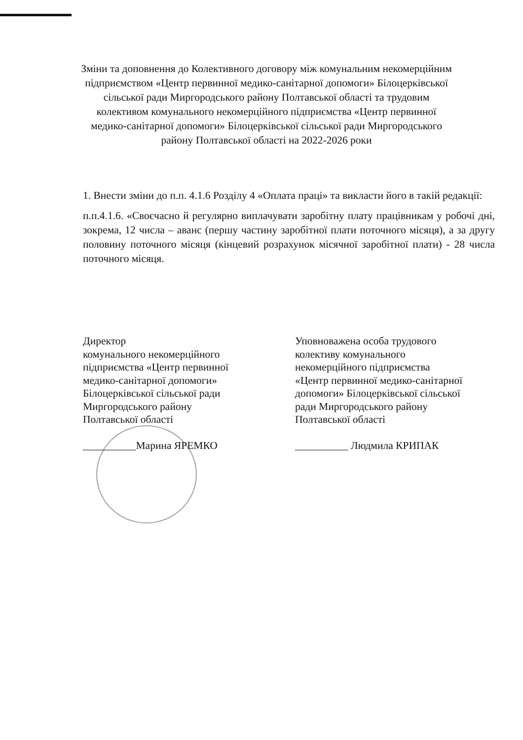Зміни та доповнення до Колективного договору між комунальним некомерційним підприємством «Центр первинної медико-санітарної допомоги» Білоцерківської сільської ради Миргородського району Полтавської області та трудовим колективом комунального некомерційного підприємства «Центр первинної медико-санітарної допомоги» Білоцерківської сільської ради Миргородського району Полтавської області на 2022-2026 роки
1. Внести зміни до п.п. 4.1.6 Розділу 4 «Оплата праці» та викласти його в такій редакції:
п.п.4.1.6. «Своєчасно й регулярно виплачувати заробітну плату працівникам у робочі дні, зокрема, 12 числа – аванс (першу частину заробітної плати поточного місяця), а за другу половину поточного місяця (кінцевий розрахунок місячної заробітної плати) - 28 числа поточного місяця.
Директор
комунального некомерційного
підприємства «Центр первинної
медико-санітарної допомоги»
Білоцерківської сільської ради
Миргородського району
Полтавської області
__________Марина ЯРЕМКО
Уповноважена особа трудового
колективу комунального
некомерційного підприємства
«Центр первинної медико-санітарної
допомоги» Білоцерківської сільської
ради Миргородського району
Полтавської області
__________ Людмила КРИПАК